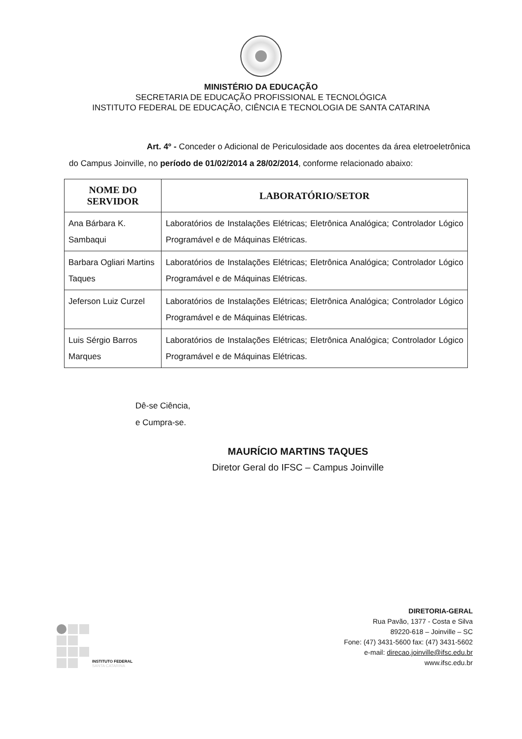MINISTÉRIO DA EDUCAÇÃO
SECRETARIA DE EDUCAÇÃO PROFISSIONAL E TECNOLÓGICA
INSTITUTO FEDERAL DE EDUCAÇÃO, CIÊNCIA E TECNOLOGIA DE SANTA CATARINA
Art. 4º - Conceder o Adicional de Periculosidade aos docentes da área eletroeletrônica do Campus Joinville, no período de 01/02/2014 a 28/02/2014, conforme relacionado abaixo:
| NOME DO SERVIDOR | LABORATÓRIO/SETOR |
| --- | --- |
| Ana Bárbara K. Sambaqui | Laboratórios de Instalações Elétricas; Eletrônica Analógica; Controlador Lógico Programável e de Máquinas Elétricas. |
| Barbara Ogliari Martins Taques | Laboratórios de Instalações Elétricas; Eletrônica Analógica; Controlador Lógico Programável e de Máquinas Elétricas. |
| Jeferson Luiz Curzel | Laboratórios de Instalações Elétricas; Eletrônica Analógica; Controlador Lógico Programável e de Máquinas Elétricas. |
| Luis Sérgio Barros Marques | Laboratórios de Instalações Elétricas; Eletrônica Analógica; Controlador Lógico Programável e de Máquinas Elétricas. |
Dê-se Ciência,
e Cumpra-se.
MAURÍCIO MARTINS TAQUES
Diretor Geral do IFSC – Campus Joinville
INSTITUTO FEDERAL
SANTA CATARINA
DIRETORIA-GERAL
Rua Pavão, 1377 - Costa e Silva
89220-618 – Joinville – SC
Fone: (47) 3431-5600 fax: (47) 3431-5602
e-mail: direcao.joinville@ifsc.edu.br
www.ifsc.edu.br